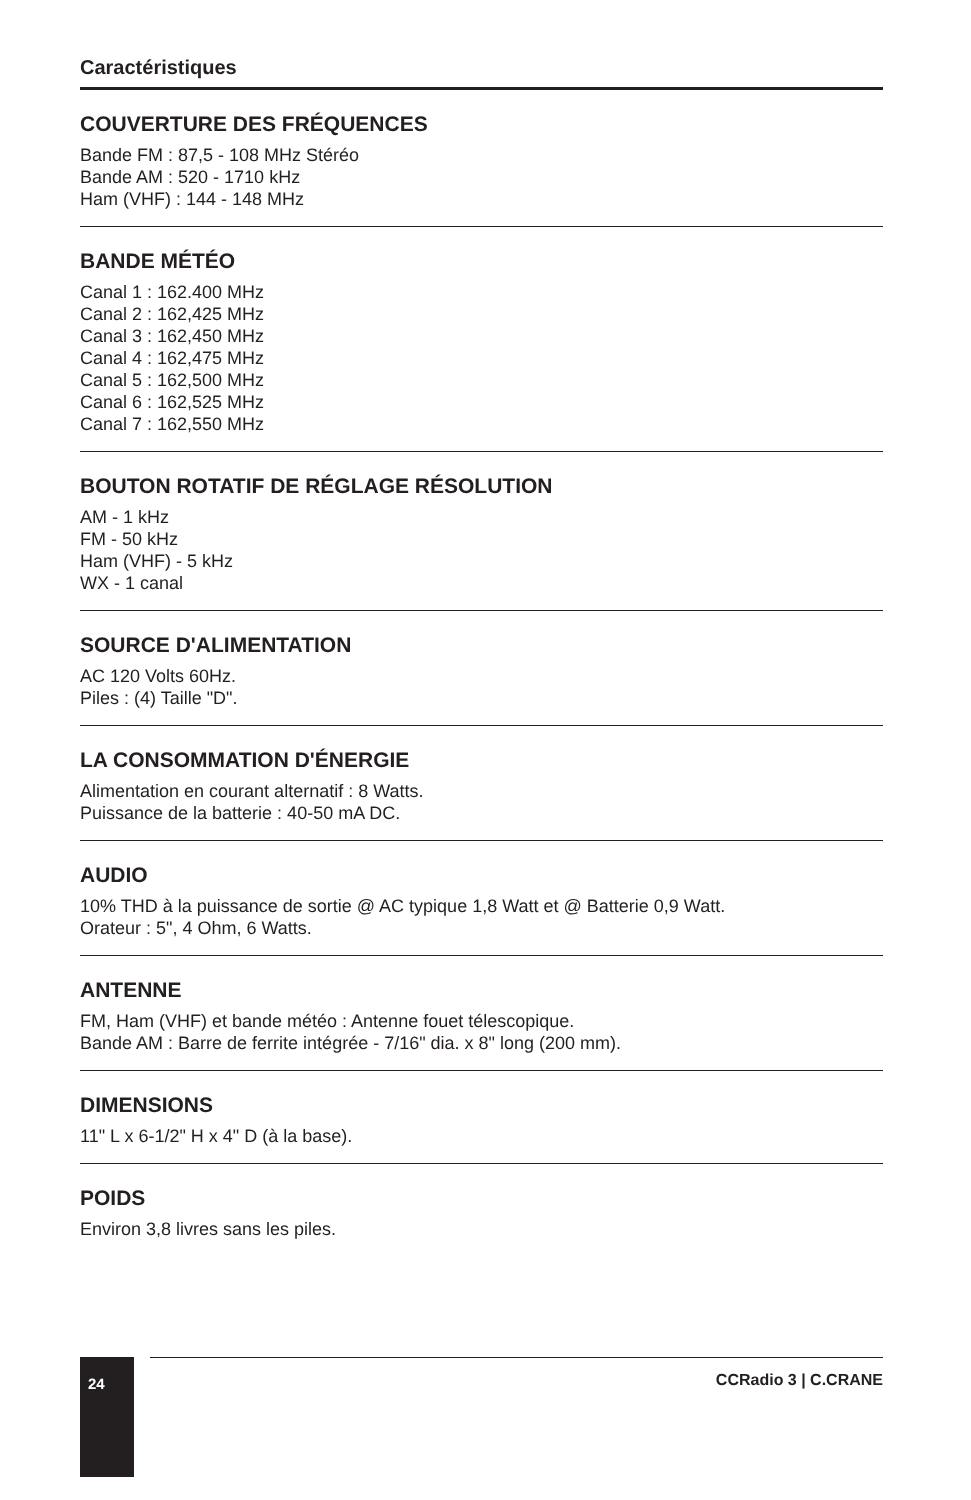Caractéristiques
COUVERTURE DES FRÉQUENCES
Bande FM : 87,5 - 108 MHz Stéréo
Bande AM : 520 - 1710 kHz
Ham (VHF) : 144 - 148 MHz
BANDE MÉTÉO
Canal 1 : 162.400 MHz
Canal 2 : 162,425 MHz
Canal 3 : 162,450 MHz
Canal 4 : 162,475 MHz
Canal 5 : 162,500 MHz
Canal 6 : 162,525 MHz
Canal 7 : 162,550 MHz
BOUTON ROTATIF DE RÉGLAGE RÉSOLUTION
AM - 1 kHz
FM - 50 kHz
Ham (VHF) - 5 kHz
WX - 1 canal
SOURCE D'ALIMENTATION
AC 120 Volts 60Hz.
Piles : (4) Taille "D".
LA CONSOMMATION D'ÉNERGIE
Alimentation en courant alternatif : 8 Watts.
Puissance de la batterie : 40-50 mA DC.
AUDIO
10% THD à la puissance de sortie @ AC typique 1,8 Watt et @ Batterie 0,9 Watt.
Orateur : 5", 4 Ohm, 6 Watts.
ANTENNE
FM, Ham (VHF) et bande météo : Antenne fouet télescopique.
Bande AM : Barre de ferrite intégrée - 7/16" dia. x 8" long (200 mm).
DIMENSIONS
11" L x 6-1/2" H x 4" D (à la base).
POIDS
Environ 3,8 livres sans les piles.
24
CCRadio 3 | C.CRANE